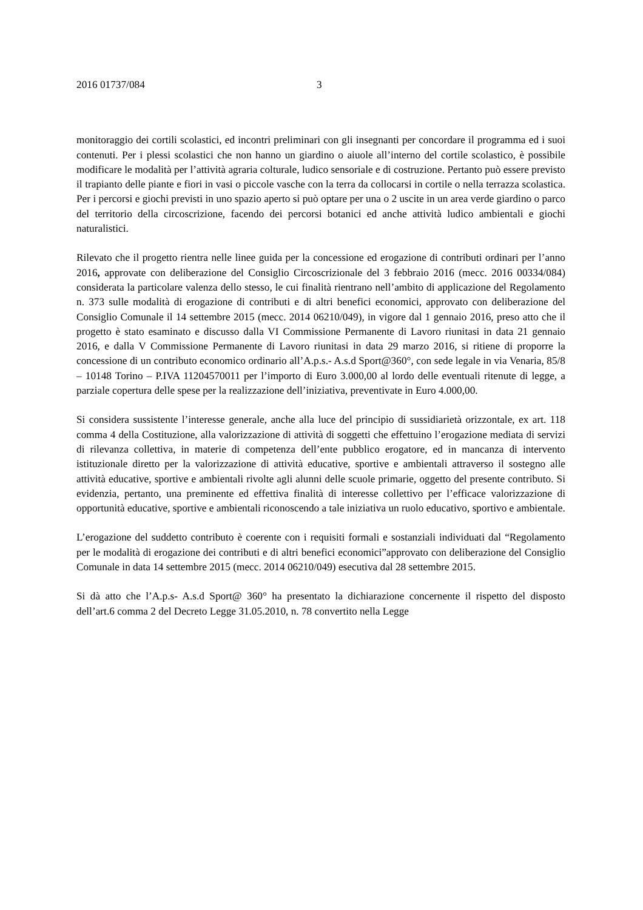2016 01737/084 3
monitoraggio dei cortili scolastici, ed incontri preliminari con gli insegnanti per concordare il programma ed i suoi contenuti. Per i plessi scolastici che non hanno un giardino o aiuole all’interno del cortile scolastico, è possibile modificare le modalità per l’attività agraria colturale, ludico sensoriale e di costruzione. Pertanto può essere previsto il trapianto delle piante e fiori in vasi o piccole vasche con la terra da collocarsi in cortile o nella terrazza scolastica. Per i percorsi e giochi previsti in uno spazio aperto si può optare per una o 2 uscite in un area verde giardino o parco del territorio della circoscrizione, facendo dei percorsi botanici ed anche attività ludico ambientali e giochi naturalistici.
Rilevato che il progetto rientra nelle linee guida per la concessione ed erogazione di contributi ordinari per l’anno 2016, approvate con deliberazione del Consiglio Circoscrizionale del 3 febbraio 2016 (mecc. 2016 00334/084) considerata la particolare valenza dello stesso, le cui finalità rientrano nell’ambito di applicazione del Regolamento n. 373 sulle modalità di erogazione di contributi e di altri benefici economici, approvato con deliberazione del Consiglio Comunale il 14 settembre 2015 (mecc. 2014 06210/049), in vigore dal 1 gennaio 2016, preso atto che il progetto è stato esaminato e discusso dalla VI Commissione Permanente di Lavoro riunitasi in data 21 gennaio 2016, e dalla V Commissione Permanente di Lavoro riunitasi in data 29 marzo 2016, si ritiene di proporre la concessione di un contributo economico ordinario all’A.p.s.- A.s.d Sport@360°, con sede legale in via Venaria, 85/8 – 10148 Torino – P.IVA 11204570011 per l’importo di Euro 3.000,00 al lordo delle eventuali ritenute di legge, a parziale copertura delle spese per la realizzazione dell’iniziativa, preventivate in Euro 4.000,00.
Si considera sussistente l’interesse generale, anche alla luce del principio di sussidiarietà orizzontale, ex art. 118 comma 4 della Costituzione, alla valorizzazione di attività di soggetti che effettuino l’erogazione mediata di servizi di rilevanza collettiva, in materie di competenza dell’ente pubblico erogatore, ed in mancanza di intervento istituzionale diretto per la valorizzazione di attività educative, sportive e ambientali attraverso il sostegno alle attività educative, sportive e ambientali rivolte agli alunni delle scuole primarie, oggetto del presente contributo. Si evidenzia, pertanto, una preminente ed effettiva finalità di interesse collettivo per l’efficace valorizzazione di opportunità educative, sportive e ambientali riconoscendo a tale iniziativa un ruolo educativo, sportivo e ambientale.
L’erogazione del suddetto contributo è coerente con i requisiti formali e sostanziali individuati dal “Regolamento per le modalità di erogazione dei contributi e di altri benefici economici”approvato con deliberazione del Consiglio Comunale in data 14 settembre 2015 (mecc. 2014 06210/049) esecutiva dal 28 settembre 2015.
Si dà atto che l’A.p.s- A.s.d Sport@ 360° ha presentato la dichiarazione concernente il rispetto del disposto dell’art.6 comma 2 del Decreto Legge 31.05.2010, n. 78 convertito nella Legge